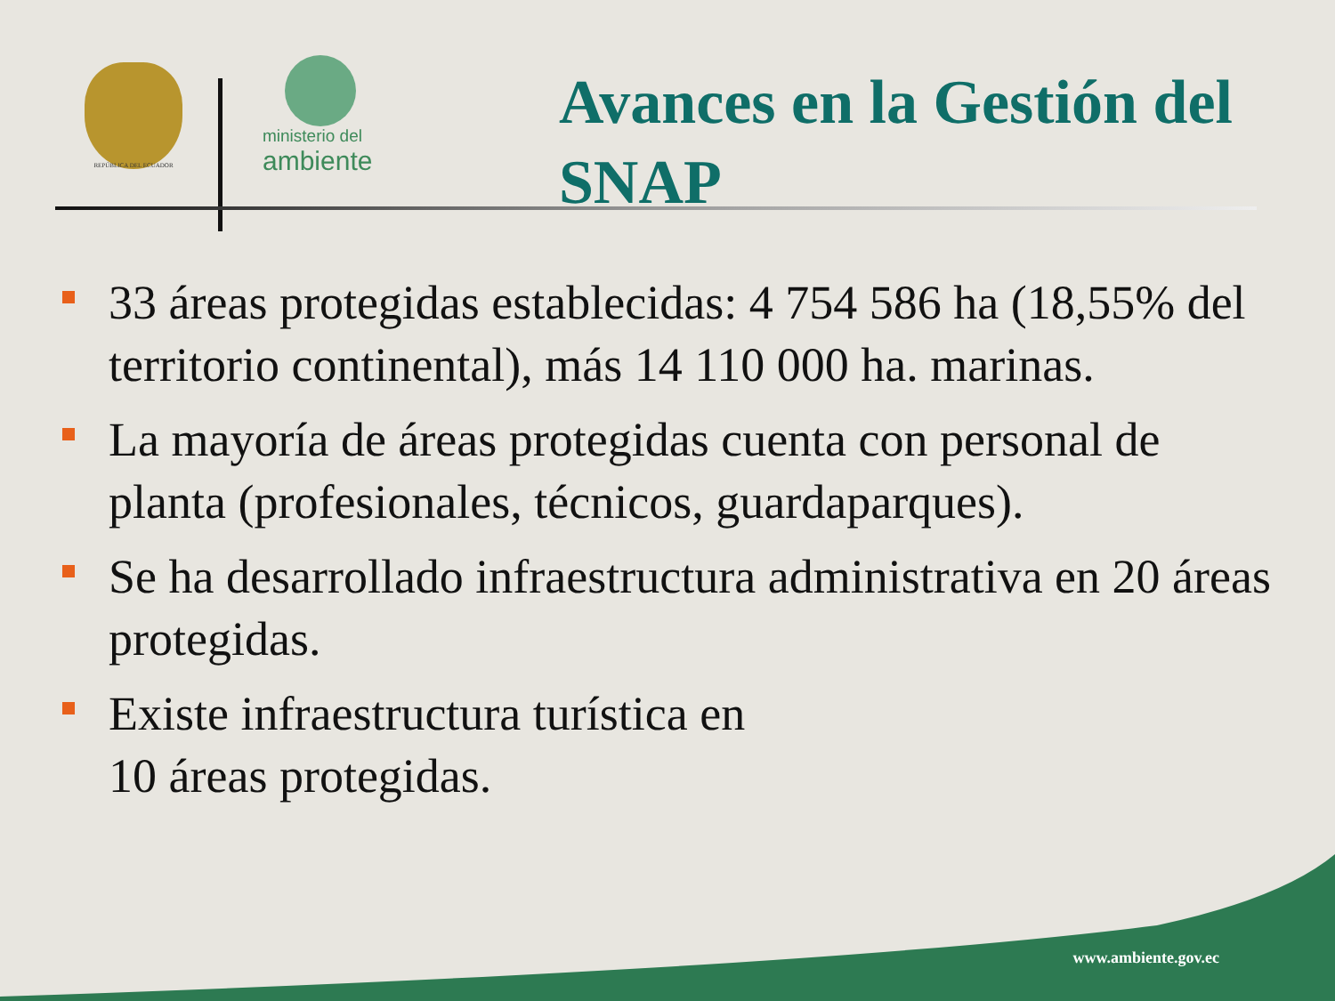REPÚBLICA DEL ECUADOR
ministerio del
ambiente
Avances en la Gestión del SNAP
33 áreas protegidas establecidas: 4 754 586 ha (18,55% del territorio continental), más 14 110 000 ha. marinas.
La mayoría de áreas protegidas cuenta con personal de planta (profesionales, técnicos, guardaparques).
Se ha desarrollado infraestructura administrativa en 20 áreas protegidas.
Existe infraestructura turística en
10 áreas protegidas.
www.ambiente.gov.ec